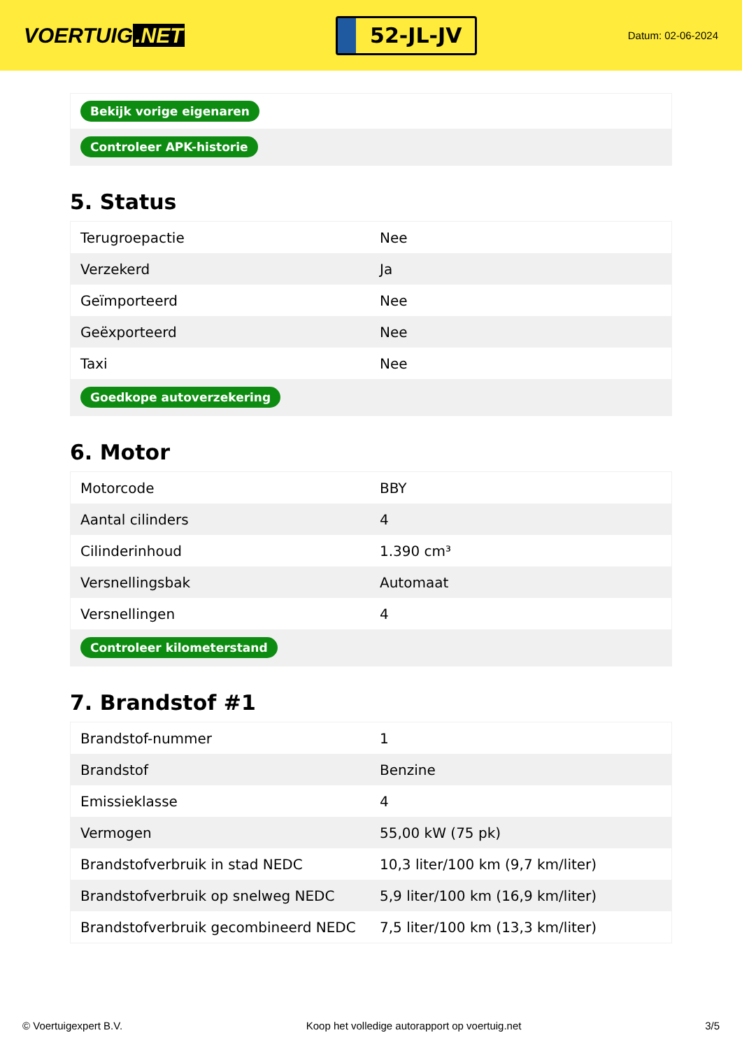VOERTUIG.NET
52-JL-JV
Datum: 02-06-2024
| Bekijk vorige eigenaren |
| Controleer APK-historie |
5. Status
| Terugroepactie | Nee |
| Verzekerd | Ja |
| Geïmporteerd | Nee |
| Geëxporteerd | Nee |
| Taxi | Nee |
| Goedkope autoverzekering | |
6. Motor
| Motorcode | BBY |
| Aantal cilinders | 4 |
| Cilinderinhoud | 1.390 cm³ |
| Versnellingsbak | Automaat |
| Versnellingen | 4 |
| Controleer kilometerstand | |
7. Brandstof #1
| Brandstof-nummer | 1 |
| Brandstof | Benzine |
| Emissieklasse | 4 |
| Vermogen | 55,00 kW (75 pk) |
| Brandstofverbruik in stad NEDC | 10,3 liter/100 km (9,7 km/liter) |
| Brandstofverbruik op snelweg NEDC | 5,9 liter/100 km (16,9 km/liter) |
| Brandstofverbruik gecombineerd NEDC | 7,5 liter/100 km (13,3 km/liter) |
© Voertuigexpert B.V. Koop het volledige autorapport op voertuig.net 3/5